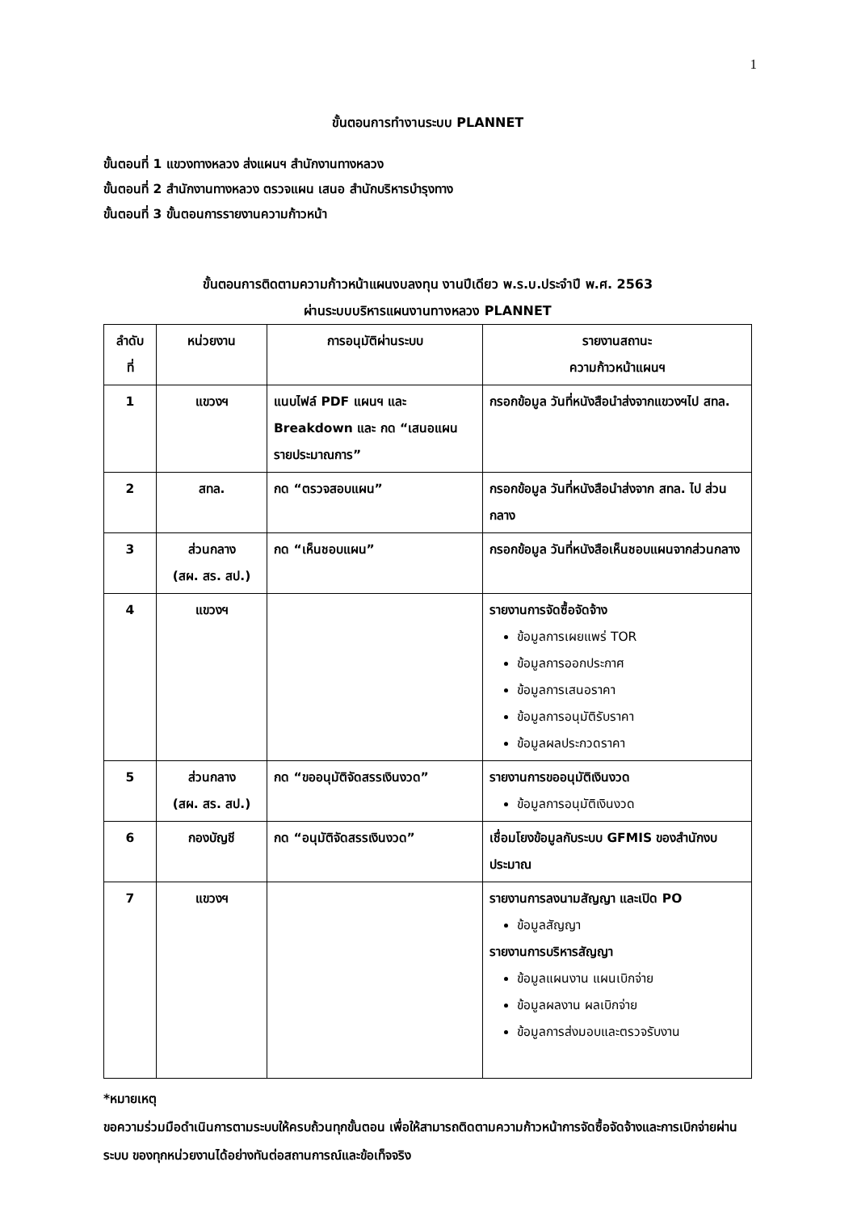1
ขั้นตอนการทำงานระบบ PLANNET
ขั้นตอนที่ 1 แขวงทางหลวง ส่งแผนฯ สำนักงานทางหลวง
ขั้นตอนที่ 2 สำนักงานทางหลวง ตรวจแผน เสนอ สำนักบริหารบำรุงทาง
ขั้นตอนที่ 3 ขั้นตอนการรายงานความก้าวหน้า
ขั้นตอนการติดตามความก้าวหน้าแผนงบลงทุน งานปีเดียว พ.ร.บ.ประจำปี พ.ศ. 2563
ผ่านระบบบริหารแผนงานทางหลวง PLANNET
| ลำดับ ที่ | หน่วยงาน | การอนุมัติผ่านระบบ | รายงานสถานะ ความก้าวหน้าแผนฯ |
| --- | --- | --- | --- |
| 1 | แขวงฯ | แนบไฟล์ PDF แผนฯ และ Breakdown และ กด “เสนอแผนรายประมาณการ” | กรอกข้อมูล วันที่หนังสือนำส่งจากแขวงฯไป สทล. |
| 2 | สทล. | กด “ตรวจสอบแผน” | กรอกข้อมูล วันที่หนังสือนำส่งจาก สทล. ไป ส่วนกลาง |
| 3 | ส่วนกลาง (สผ. สร. สป.) | กด “เห็นชอบแผน” | กรอกข้อมูล วันที่หนังสือเห็นชอบแผนจากส่วนกลาง |
| 4 | แขวงฯ | | รายงานการจัดซื้อจัดจ้าง ข้อมูลการเผยแพร่ TOR ข้อมูลการออกประกาศ ข้อมูลการเสนอราคา ข้อมูลการอนุมัติรับราคา ข้อมูลผลประกวดราคา |
| 5 | ส่วนกลาง (สผ. สร. สป.) | กด “ขออนุมัติจัดสรรเงินงวด” | รายงานการขออนุมัติเงินงวด ข้อมูลการอนุมัติเงินงวด |
| 6 | กองบัญชี | กด “อนุมัติจัดสรรเงินงวด” | เชื่อมโยงข้อมูลกับระบบ GFMIS ของสำนักงบประมาณ |
| 7 | แขวงฯ | | รายงานการลงนามสัญญา และเปิด PO ข้อมูลสัญญา รายงานการบริหารสัญญา ข้อมูลแผนงาน แผนเบิกจ่าย ข้อมูลผลงาน ผลเบิกจ่าย ข้อมูลการส่งมอบและตรวจรับงาน |
*หมายเหตุ
ขอความร่วมมือดำเนินการตามระบบให้ครบถ้วนทุกขั้นตอน เพื่อให้สามารถติดตามความก้าวหน้าการจัดซื้อจัดจ้างและการเบิกจ่ายผ่านระบบ ของทุกหน่วยงานได้อย่างทันต่อสถานการณ์และข้อเท็จจริง